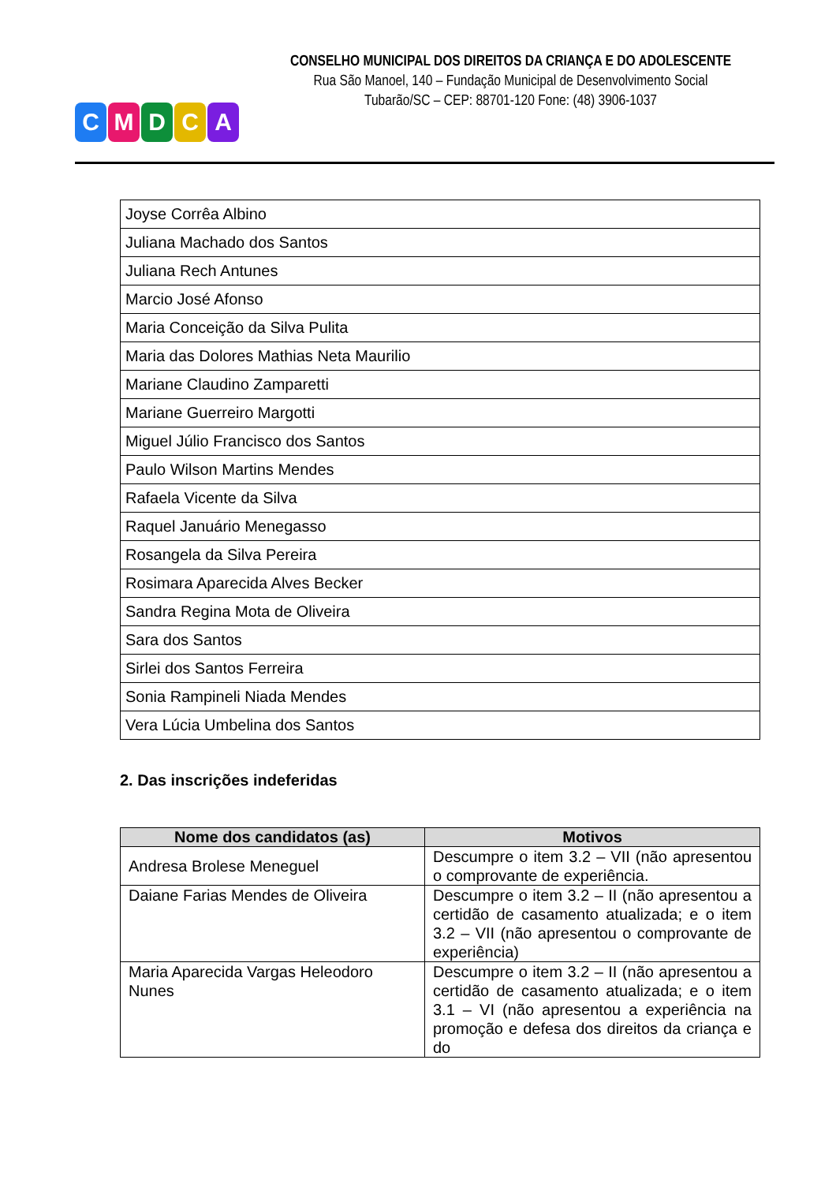CMDCA
CONSELHO MUNICIPAL DOS DIREITOS DA CRIANÇA E DO ADOLESCENTE
Rua São Manoel, 140 – Fundação Municipal de Desenvolvimento Social
Tubarão/SC – CEP: 88701-120 Fone: (48) 3906-1037
| Joyse Corrêa Albino |
| Juliana Machado dos Santos |
| Juliana Rech Antunes |
| Marcio José Afonso |
| Maria Conceição da Silva Pulita |
| Maria das Dolores Mathias Neta Maurilio |
| Mariane Claudino Zamparetti |
| Mariane Guerreiro Margotti |
| Miguel Júlio Francisco dos Santos |
| Paulo Wilson Martins Mendes |
| Rafaela Vicente da Silva |
| Raquel Januário Menegasso |
| Rosangela da Silva Pereira |
| Rosimara Aparecida Alves Becker |
| Sandra Regina Mota de Oliveira |
| Sara dos Santos |
| Sirlei dos Santos Ferreira |
| Sonia Rampineli Niada Mendes |
| Vera Lúcia Umbelina dos Santos |
2. Das inscrições indeferidas
| Nome dos candidatos (as) | Motivos |
| --- | --- |
| Andresa Brolese Meneguel | Descumpre o item 3.2 – VII (não apresentou o comprovante de experiência. |
| Daiane Farias Mendes de Oliveira | Descumpre o item 3.2 – II (não apresentou a certidão de casamento atualizada; e o item 3.2 – VII (não apresentou o comprovante de experiência) |
| Maria Aparecida Vargas Heleodoro Nunes | Descumpre o item 3.2 – II (não apresentou a certidão de casamento atualizada; e o item 3.1 – VI (não apresentou a experiência na promoção e defesa dos direitos da criança e do |